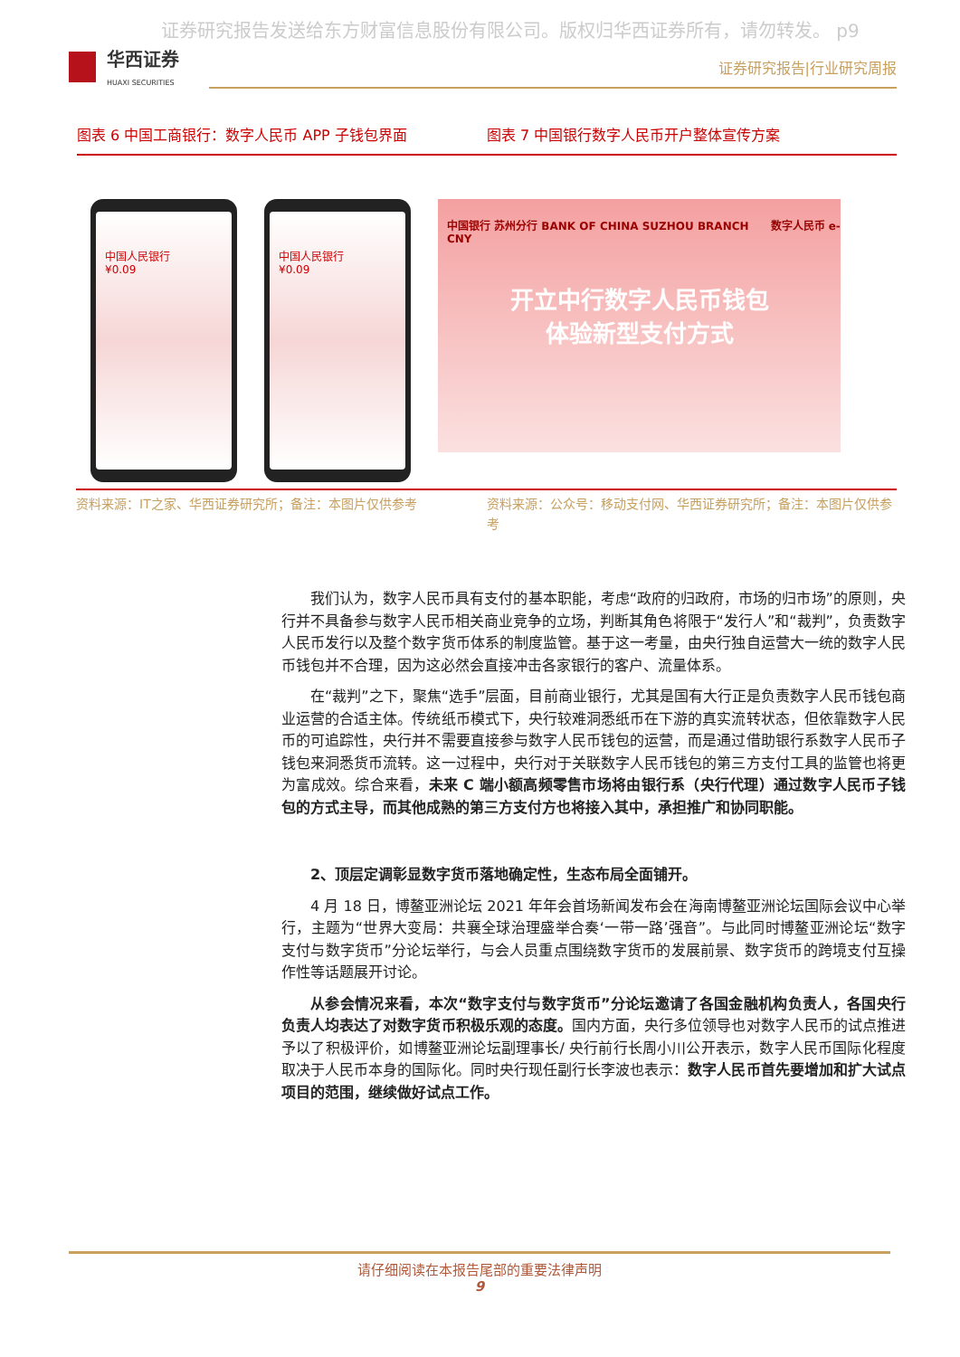证券研究报告发送给东方财富信息股份有限公司。版权归华西证券所有，请勿转发。 p9
华西证券
HUAXI SECURITIES
证券研究报告|行业研究周报
图表 6 中国工商银行：数字人民币 APP 子钱包界面
图表 7 中国银行数字人民币开户整体宣传方案
中国人民银行
¥0.09
中国人民银行
¥0.09
中国银行 苏州分行 BANK OF CHINA SUZHOU BRANCH　　数字人民币 e-CNY
开立中行数字人民币钱包
体验新型支付方式
资料来源：IT之家、华西证券研究所；备注：本图片仅供参考
资料来源：公众号：移动支付网、华西证券研究所；备注：本图片仅供参考
我们认为，数字人民币具有支付的基本职能，考虑“政府的归政府，市场的归市场”的原则，央行并不具备参与数字人民币相关商业竞争的立场，判断其角色将限于“发行人”和“裁判”，负责数字人民币发行以及整个数字货币体系的制度监管。基于这一考量，由央行独自运营大一统的数字人民币钱包并不合理，因为这必然会直接冲击各家银行的客户、流量体系。
在“裁判”之下，聚焦“选手”层面，目前商业银行，尤其是国有大行正是负责数字人民币钱包商业运营的合适主体。传统纸币模式下，央行较难洞悉纸币在下游的真实流转状态，但依靠数字人民币的可追踪性，央行并不需要直接参与数字人民币钱包的运营，而是通过借助银行系数字人民币子钱包来洞悉货币流转。这一过程中，央行对于关联数字人民币钱包的第三方支付工具的监管也将更为富成效。综合来看，未来 C 端小额高频零售市场将由银行系（央行代理）通过数字人民币子钱包的方式主导，而其他成熟的第三方支付方也将接入其中，承担推广和协同职能。
2、顶层定调彰显数字货币落地确定性，生态布局全面铺开。
4 月 18 日，博鳌亚洲论坛 2021 年年会首场新闻发布会在海南博鳌亚洲论坛国际会议中心举行，主题为“世界大变局：共襄全球治理盛举合奏‘一带一路’强音”。与此同时博鳌亚洲论坛“数字支付与数字货币”分论坛举行，与会人员重点围绕数字货币的发展前景、数字货币的跨境支付互操作性等话题展开讨论。
从参会情况来看，本次“数字支付与数字货币”分论坛邀请了各国金融机构负责人，各国央行负责人均表达了对数字货币积极乐观的态度。国内方面，央行多位领导也对数字人民币的试点推进予以了积极评价，如博鳌亚洲论坛副理事长/ 央行前行长周小川公开表示，数字人民币国际化程度取决于人民币本身的国际化。同时央行现任副行长李波也表示：数字人民币首先要增加和扩大试点项目的范围，继续做好试点工作。
请仔细阅读在本报告尾部的重要法律声明
9